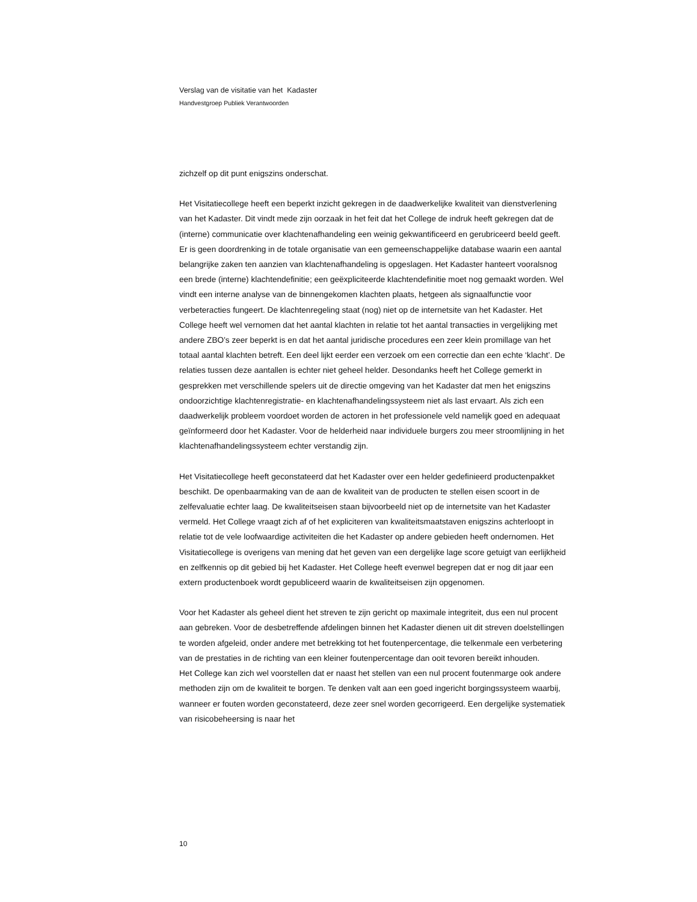Verslag van de visitatie van het Kadaster
Handvestgroep Publiek Verantwoorden
zichzelf op dit punt enigszins onderschat.
Het Visitatiecollege heeft een beperkt inzicht gekregen in de daadwerkelijke kwaliteit van dienstverlening van het Kadaster. Dit vindt mede zijn oorzaak in het feit dat het College de indruk heeft gekregen dat de (interne) communicatie over klachtenafhandeling een weinig gekwantificeerd en gerubriceerd beeld geeft. Er is geen doordrenking in de totale organisatie van een gemeenschappelijke database waarin een aantal belangrijke zaken ten aanzien van klachtenafhandeling is opgeslagen. Het Kadaster hanteert vooralsnog een brede (interne) klachtendefinitie; een geëxpliciteerde klachtendefinitie moet nog gemaakt worden. Wel vindt een interne analyse van de binnengekomen klachten plaats, hetgeen als signaalfunctie voor verbeteracties fungeert. De klachtenregeling staat (nog) niet op de internetsite van het Kadaster. Het College heeft wel vernomen dat het aantal klachten in relatie tot het aantal transacties in vergelijking met andere ZBO’s zeer beperkt is en dat het aantal juridische procedures een zeer klein promillage van het totaal aantal klachten betreft. Een deel lijkt eerder een verzoek om een correctie dan een echte ‘klacht’. De relaties tussen deze aantallen is echter niet geheel helder. Desondanks heeft het College gemerkt in gesprekken met verschillende spelers uit de directie omgeving van het Kadaster dat men het enigszins ondoorzichtige klachtenregistratie- en klachtenafhandelingssysteem niet als last ervaart. Als zich een daadwerkelijk probleem voordoet worden de actoren in het professionele veld namelijk goed en adequaat geïnformeerd door het Kadaster. Voor de helderheid naar individuele burgers zou meer stroomlijning in het klachtenafhandelingssysteem echter verstandig zijn.
Het Visitatiecollege heeft geconstateerd dat het Kadaster over een helder gedefinieerd productenpakket beschikt. De openbaarmaking van de aan de kwaliteit van de producten te stellen eisen scoort in de zelfevaluatie echter laag. De kwaliteitseisen staan bijvoorbeeld niet op de internetsite van het Kadaster vermeld. Het College vraagt zich af of het expliciteren van kwaliteitsmaatstaven enigszins achterloopt in relatie tot de vele loofwaardige activiteiten die het Kadaster op andere gebieden heeft ondernomen. Het Visitatiecollege is overigens van mening dat het geven van een dergelijke lage score getuigt van eerlijkheid en zelfkennis op dit gebied bij het Kadaster. Het College heeft evenwel begrepen dat er nog dit jaar een extern productenboek wordt gepubliceerd waarin de kwaliteitseisen zijn opgenomen.
Voor het Kadaster als geheel dient het streven te zijn gericht op maximale integriteit, dus een nul procent aan gebreken. Voor de desbetreffende afdelingen binnen het Kadaster dienen uit dit streven doelstellingen te worden afgeleid, onder andere met betrekking tot het foutenpercentage, die telkenmale een verbetering van de prestaties in de richting van een kleiner foutenpercentage dan ooit tevoren bereikt inhouden.
Het College kan zich wel voorstellen dat er naast het stellen van een nul procent foutenmarge ook andere methoden zijn om de kwaliteit te borgen. Te denken valt aan een goed ingericht borgingssysteem waarbij, wanneer er fouten worden geconstateerd, deze zeer snel worden gecorrigeerd. Een dergelijke systematiek van risicobeheersing is naar het
10